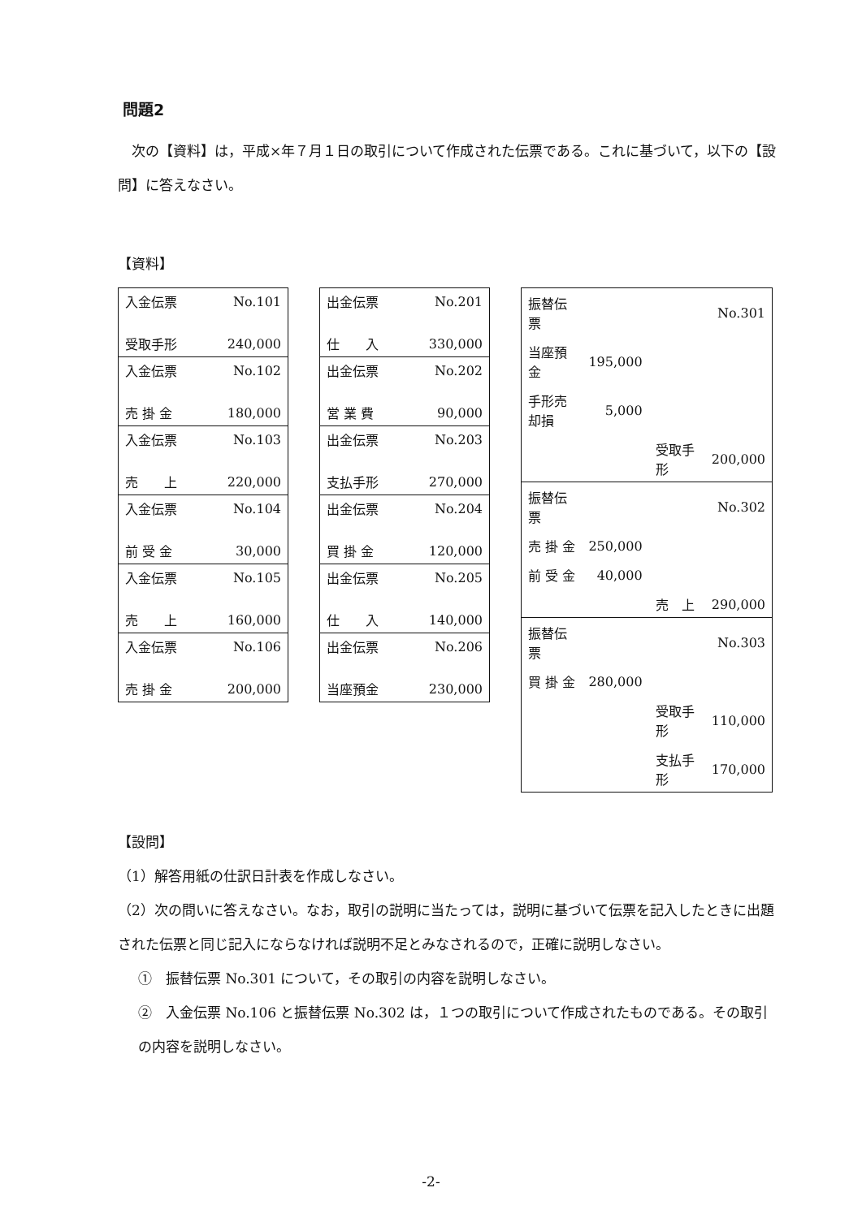問題2
　次の【資料】は，平成×年７月１日の取引について作成された伝票である。これに基づいて，以下の【設問】に答えなさい。
【資料】
| 入金伝票 | No.101 |
| 受取手形 | 240,000 |
| 入金伝票 | No.102 |
| 売 掛 金 | 180,000 |
| 入金伝票 | No.103 |
| 売 上 | 220,000 |
| 入金伝票 | No.104 |
| 前 受 金 | 30,000 |
| 入金伝票 | No.105 |
| 売 上 | 160,000 |
| 入金伝票 | No.106 |
| 売 掛 金 | 200,000 |
| 出金伝票 | No.201 |
| 仕 入 | 330,000 |
| 出金伝票 | No.202 |
| 営 業 費 | 90,000 |
| 出金伝票 | No.203 |
| 支払手形 | 270,000 |
| 出金伝票 | No.204 |
| 買 掛 金 | 120,000 |
| 出金伝票 | No.205 |
| 仕 入 | 140,000 |
| 出金伝票 | No.206 |
| 当座預金 | 230,000 |
| 振替伝票 | | | No.301 |
| 当座預金 | 195,000 | | |
| 手形売却損 | 5,000 | | |
| | | 受取手形 | 200,000 |
| 振替伝票 | | | No.302 |
| 売 掛 金 | 250,000 | | |
| 前 受 金 | 40,000 | | |
| | | 売 上 | 290,000 |
| 振替伝票 | | | No.303 |
| 買 掛 金 | 280,000 | | |
| | | 受取手形 | 110,000 |
| | | 支払手形 | 170,000 |
【設問】
（1）解答用紙の仕訳日計表を作成しなさい。
（2）次の問いに答えなさい。なお，取引の説明に当たっては，説明に基づいて伝票を記入したときに出題された伝票と同じ記入にならなければ説明不足とみなされるので，正確に説明しなさい。
①　振替伝票 No.301 について，その取引の内容を説明しなさい。
②　入金伝票 No.106 と振替伝票 No.302 は，１つの取引について作成されたものである。その取引の内容を説明しなさい。
-2-